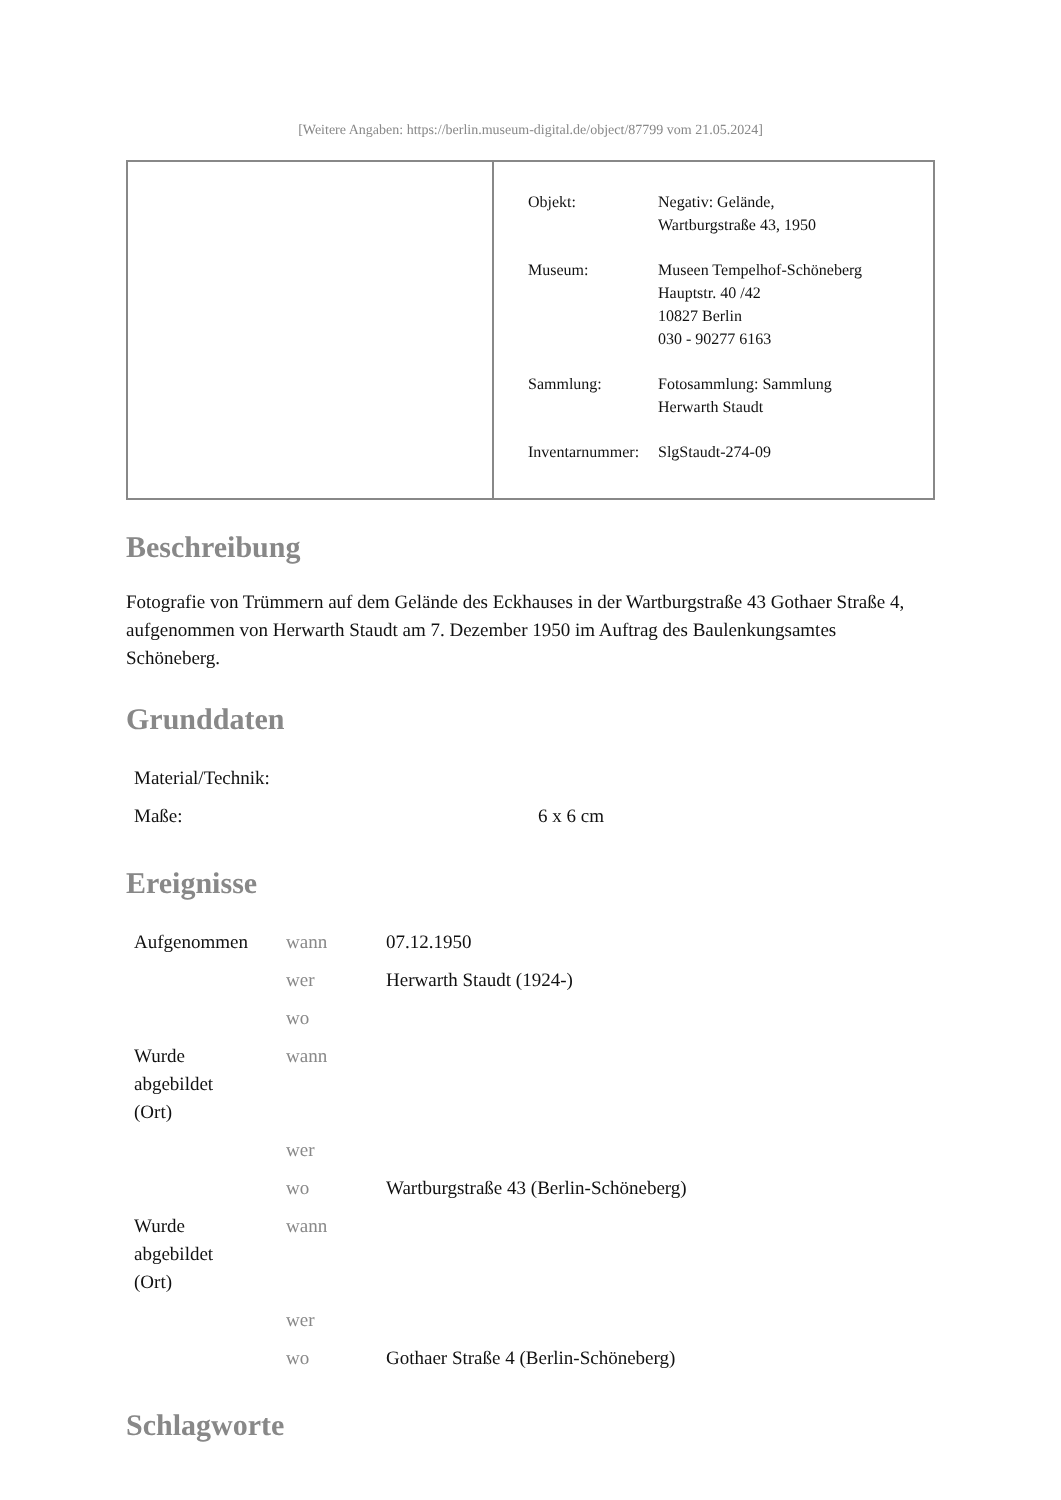[Weitere Angaben: https://berlin.museum-digital.de/object/87799 vom 21.05.2024]
| Objekt: | Negativ: Gelände, Wartburgstraße 43, 1950 |
| Museum: | Museen Tempelhof-Schöneberg Hauptstr. 40 /42 10827 Berlin 030 - 90277 6163 |
| Sammlung: | Fotosammlung: Sammlung Herwarth Staudt |
| Inventarnummer: | SlgStaudt-274-09 |
Beschreibung
Fotografie von Trümmern auf dem Gelände des Eckhauses in der Wartburgstraße 43 Gothaer Straße 4, aufgenommen von Herwarth Staudt am 7. Dezember 1950 im Auftrag des Baulenkungsamtes Schöneberg.
Grunddaten
| Material/Technik: | |
| Maße: | 6 x 6 cm |
Ereignisse
| Aufgenommen | wann | 07.12.1950 |
| | wer | Herwarth Staudt (1924-) |
| | wo | |
| Wurde abgebildet (Ort) | wann | |
| | wer | |
| | wo | Wartburgstraße 43 (Berlin-Schöneberg) |
| Wurde abgebildet (Ort) | wann | |
| | wer | |
| | wo | Gothaer Straße 4 (Berlin-Schöneberg) |
Schlagworte